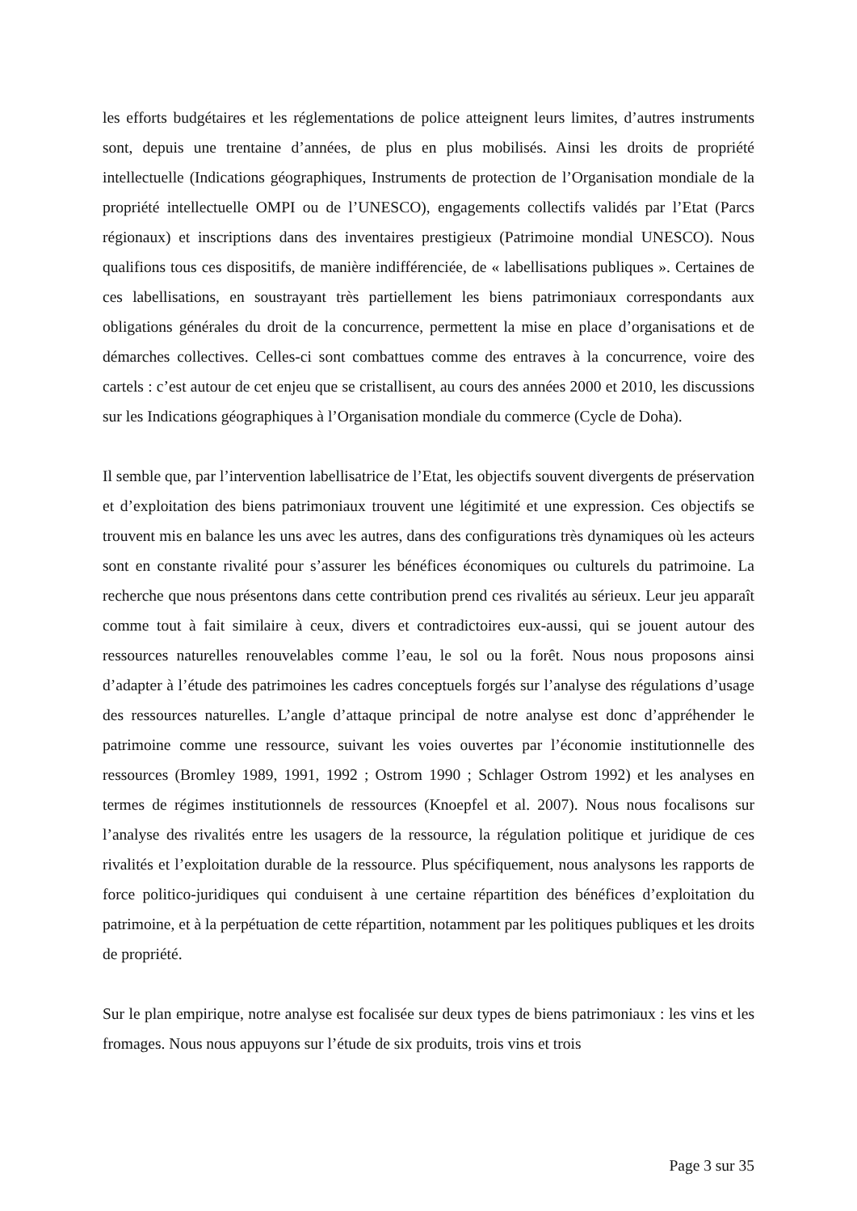les efforts budgétaires et les réglementations de police atteignent leurs limites, d’autres instruments sont, depuis une trentaine d’années, de plus en plus mobilisés. Ainsi les droits de propriété intellectuelle (Indications géographiques, Instruments de protection de l’Organisation mondiale de la propriété intellectuelle OMPI ou de l’UNESCO), engagements collectifs validés par l’Etat (Parcs régionaux) et inscriptions dans des inventaires prestigieux (Patrimoine mondial UNESCO). Nous qualifions tous ces dispositifs, de manière indifférenciée, de « labellisations publiques ». Certaines de ces labellisations, en soustrayant très partiellement les biens patrimoniaux correspondants aux obligations générales du droit de la concurrence, permettent la mise en place d’organisations et de démarches collectives. Celles-ci sont combattues comme des entraves à la concurrence, voire des cartels : c’est autour de cet enjeu que se cristallisent, au cours des années 2000 et 2010, les discussions sur les Indications géographiques à l’Organisation mondiale du commerce (Cycle de Doha).
Il semble que, par l’intervention labellisatrice de l’Etat, les objectifs souvent divergents de préservation et d’exploitation des biens patrimoniaux trouvent une légitimité et une expression. Ces objectifs se trouvent mis en balance les uns avec les autres, dans des configurations très dynamiques où les acteurs sont en constante rivalité pour s’assurer les bénéfices économiques ou culturels du patrimoine. La recherche que nous présentons dans cette contribution prend ces rivalités au sérieux. Leur jeu apparaît comme tout à fait similaire à ceux, divers et contradictoires eux-aussi, qui se jouent autour des ressources naturelles renouvelables comme l’eau, le sol ou la forêt. Nous nous proposons ainsi d’adapter à l’étude des patrimoines les cadres conceptuels forgés sur l’analyse des régulations d’usage des ressources naturelles. L’angle d’attaque principal de notre analyse est donc d’appréhender le patrimoine comme une ressource, suivant les voies ouvertes par l’économie institutionnelle des ressources (Bromley 1989, 1991, 1992 ; Ostrom 1990 ; Schlager Ostrom 1992) et les analyses en termes de régimes institutionnels de ressources (Knoepfel et al. 2007). Nous nous focalisons sur l’analyse des rivalités entre les usagers de la ressource, la régulation politique et juridique de ces rivalités et l’exploitation durable de la ressource. Plus spécifiquement, nous analysons les rapports de force politico-juridiques qui conduisent à une certaine répartition des bénéfices d’exploitation du patrimoine, et à la perpétuation de cette répartition, notamment par les politiques publiques et les droits de propriété.
Sur le plan empirique, notre analyse est focalisée sur deux types de biens patrimoniaux : les vins et les fromages. Nous nous appuyons sur l’étude de six produits, trois vins et trois
Page 3 sur 35